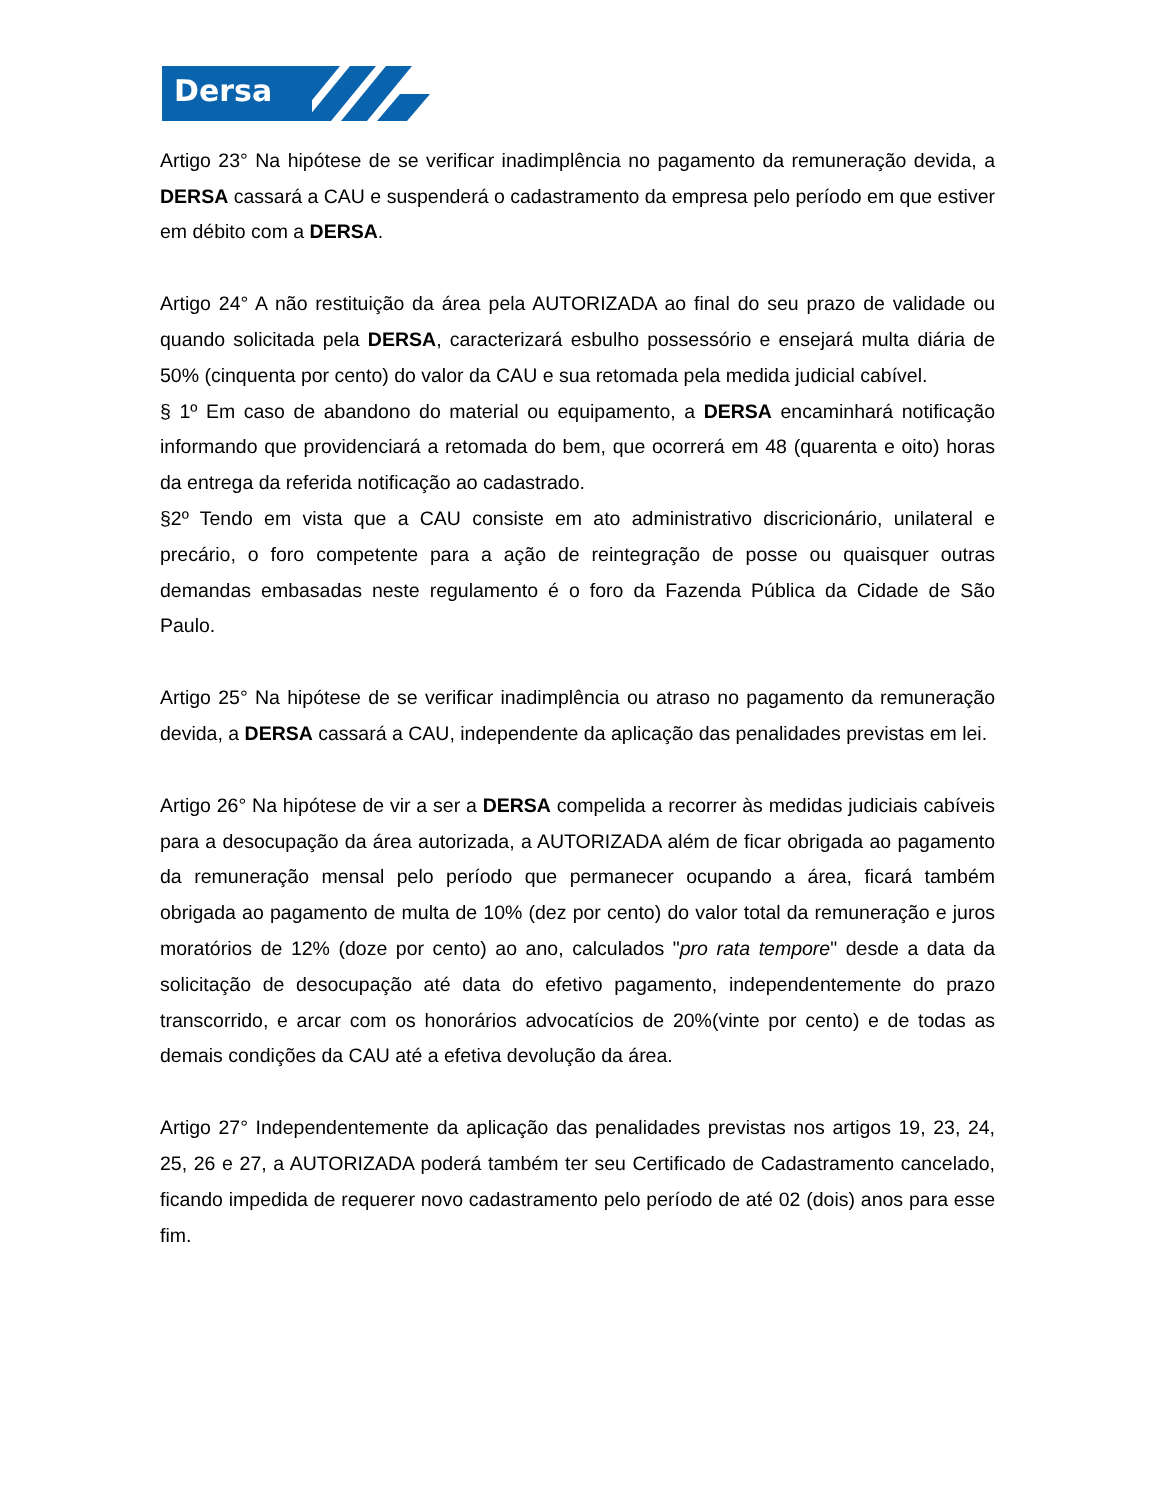Dersa
Artigo 23° Na hipótese de se verificar inadimplência no pagamento da remuneração devida, a DERSA cassará a CAU e suspenderá o cadastramento da empresa pelo período em que estiver em débito com a DERSA.
Artigo 24° A não restituição da área pela AUTORIZADA ao final do seu prazo de validade ou quando solicitada pela DERSA, caracterizará esbulho possessório e ensejará multa diária de 50% (cinquenta por cento) do valor da CAU e sua retomada pela medida judicial cabível.
§ 1º Em caso de abandono do material ou equipamento, a DERSA encaminhará notificação informando que providenciará a retomada do bem, que ocorrerá em 48 (quarenta e oito) horas da entrega da referida notificação ao cadastrado.
§2º Tendo em vista que a CAU consiste em ato administrativo discricionário, unilateral e precário, o foro competente para a ação de reintegração de posse ou quaisquer outras demandas embasadas neste regulamento é o foro da Fazenda Pública da Cidade de São Paulo.
Artigo 25° Na hipótese de se verificar inadimplência ou atraso no pagamento da remuneração devida, a DERSA cassará a CAU, independente da aplicação das penalidades previstas em lei.
Artigo 26° Na hipótese de vir a ser a DERSA compelida a recorrer às medidas judiciais cabíveis para a desocupação da área autorizada, a AUTORIZADA além de ficar obrigada ao pagamento da remuneração mensal pelo período que permanecer ocupando a área, ficará também obrigada ao pagamento de multa de 10% (dez por cento) do valor total da remuneração e juros moratórios de 12% (doze por cento) ao ano, calculados "pro rata tempore" desde a data da solicitação de desocupação até data do efetivo pagamento, independentemente do prazo transcorrido, e arcar com os honorários advocatícios de 20%(vinte por cento) e de todas as demais condições da CAU até a efetiva devolução da área.
Artigo 27° Independentemente da aplicação das penalidades previstas nos artigos 19, 23, 24, 25, 26 e 27, a AUTORIZADA poderá também ter seu Certificado de Cadastramento cancelado, ficando impedida de requerer novo cadastramento pelo período de até 02 (dois) anos para esse fim.